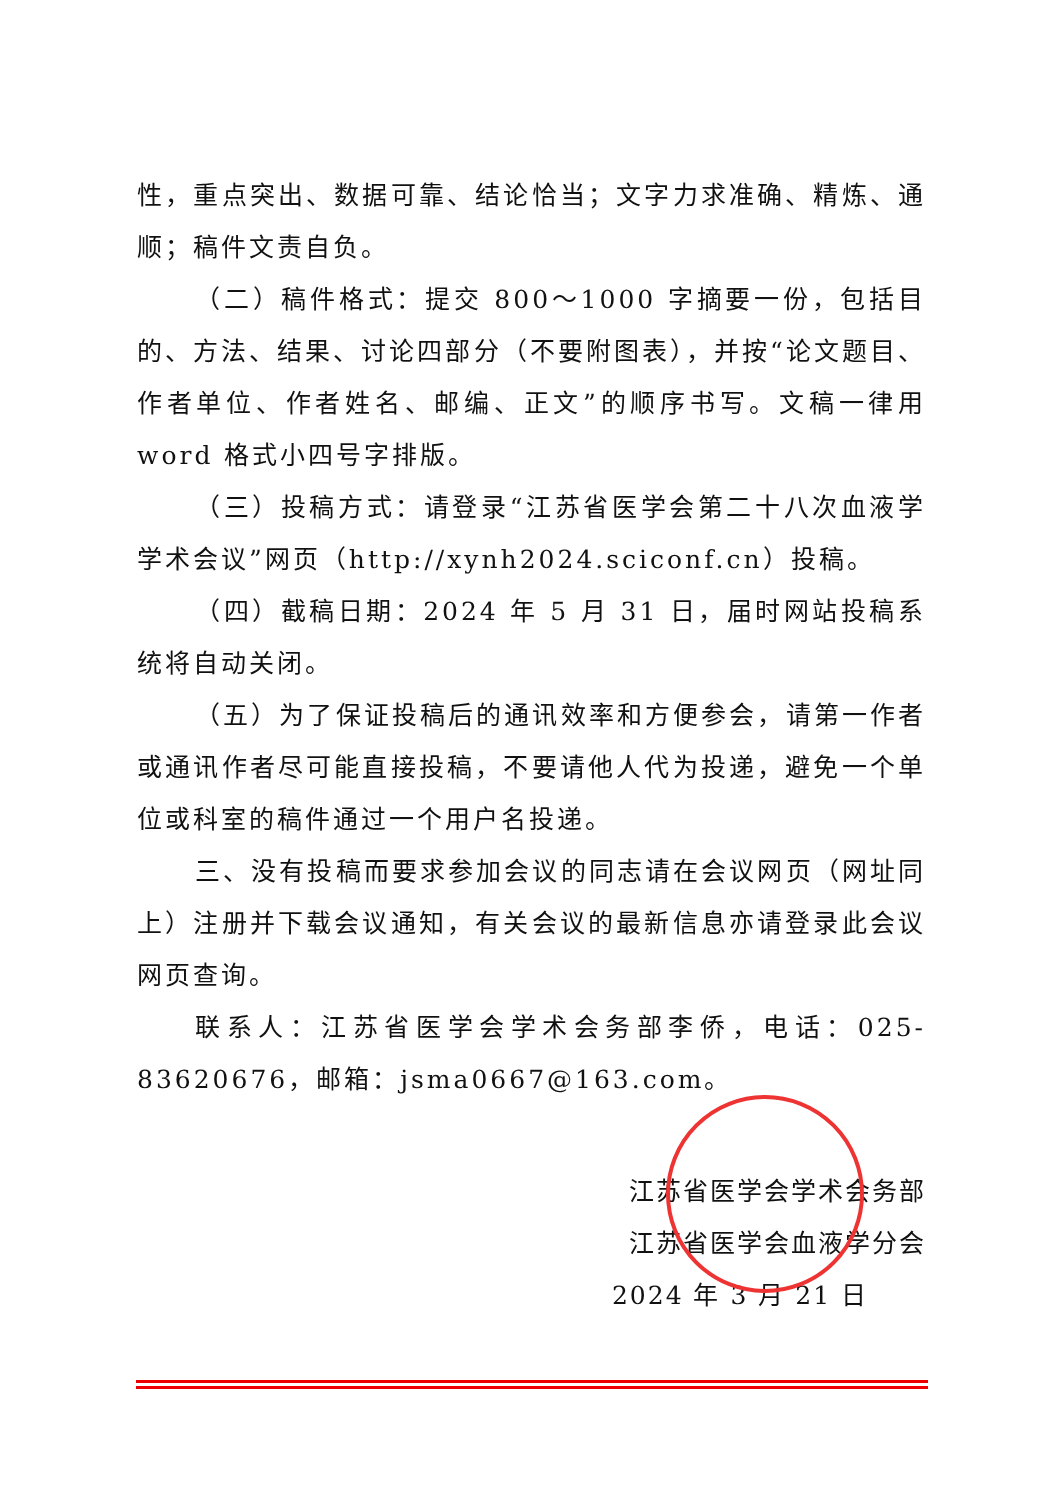性，重点突出、数据可靠、结论恰当；文字力求准确、精炼、通顺；稿件文责自负。
（二）稿件格式：提交 800～1000 字摘要一份，包括目的、方法、结果、讨论四部分（不要附图表），并按“论文题目、作者单位、作者姓名、邮编、正文”的顺序书写。文稿一律用 word 格式小四号字排版。
（三）投稿方式：请登录“江苏省医学会第二十八次血液学学术会议”网页（http://xynh2024.sciconf.cn）投稿。
（四）截稿日期：2024 年 5 月 31 日，届时网站投稿系统将自动关闭。
（五）为了保证投稿后的通讯效率和方便参会，请第一作者或通讯作者尽可能直接投稿，不要请他人代为投递，避免一个单位或科室的稿件通过一个用户名投递。
三、没有投稿而要求参加会议的同志请在会议网页（网址同上）注册并下载会议通知，有关会议的最新信息亦请登录此会议网页查询。
联系人：江苏省医学会学术会务部李侨，电话：025-83620676，邮箱：jsma0667@163.com。
江苏省医学会学术会务部
江苏省医学会血液学分会
2024 年 3 月 21 日